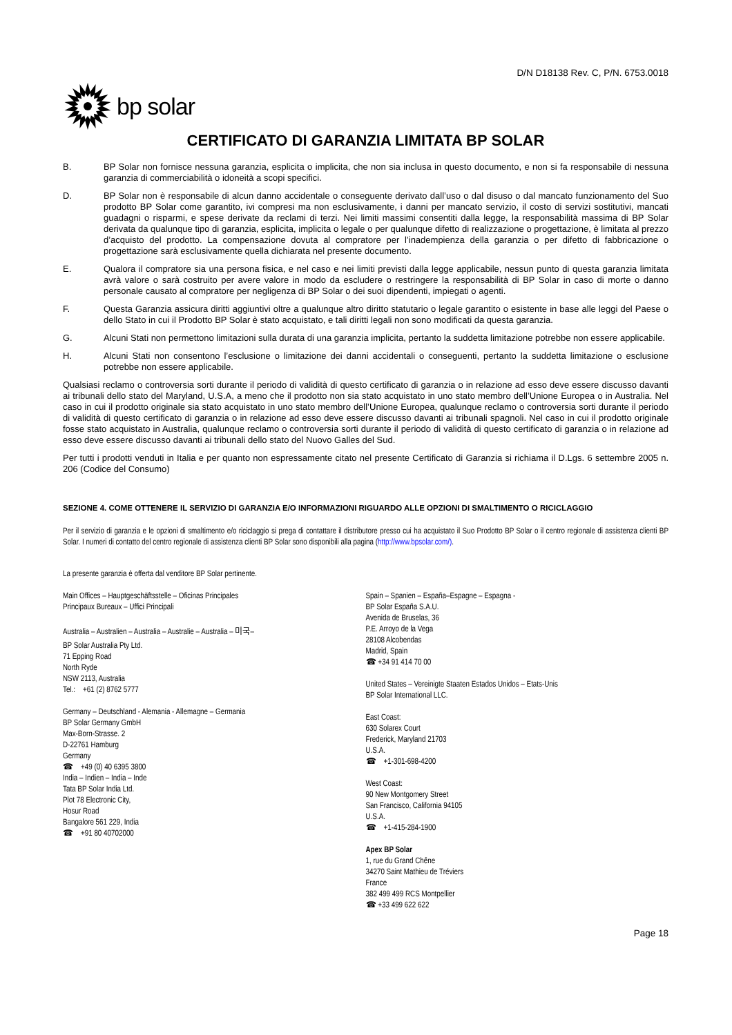D/N D18138 Rev. C, P/N. 6753.0018
bp solar
CERTIFICATO DI GARANZIA LIMITATA BP SOLAR
B. BP Solar non fornisce nessuna garanzia, esplicita o implicita, che non sia inclusa in questo documento, e non si fa responsabile di nessuna garanzia di commerciabilità o idoneità a scopi specifici.
D. BP Solar non è responsabile di alcun danno accidentale o conseguente derivato dall’uso o dal disuso o dal mancato funzionamento del Suo prodotto BP Solar come garantito, ivi compresi ma non esclusivamente, i danni per mancato servizio, il costo di servizi sostitutivi, mancati guadagni o risparmi, e spese derivate da reclami di terzi. Nei limiti massimi consentiti dalla legge, la responsabilità massima di BP Solar derivata da qualunque tipo di garanzia, esplicita, implicita o legale o per qualunque difetto di realizzazione o progettazione, è limitata al prezzo d’acquisto del prodotto. La compensazione dovuta al compratore per l’inadempienza della garanzia o per difetto di fabbricazione o progettazione sarà esclusivamente quella dichiarata nel presente documento.
E. Qualora il compratore sia una persona fisica, e nel caso e nei limiti previsti dalla legge applicabile, nessun punto di questa garanzia limitata avrà valore o sarà costruito per avere valore in modo da escludere o restringere la responsabilità di BP Solar in caso di morte o danno personale causato al compratore per negligenza di BP Solar o dei suoi dipendenti, impiegati o agenti.
F. Questa Garanzia assicura diritti aggiuntivi oltre a qualunque altro diritto statutario o legale garantito o esistente in base alle leggi del Paese o dello Stato in cui il Prodotto BP Solar è stato acquistato, e tali diritti legali non sono modificati da questa garanzia.
G. Alcuni Stati non permettono limitazioni sulla durata di una garanzia implicita, pertanto la suddetta limitazione potrebbe non essere applicabile.
H. Alcuni Stati non consentono l’esclusione o limitazione dei danni accidentali o conseguenti, pertanto la suddetta limitazione o esclusione potrebbe non essere applicabile.
Qualsiasi reclamo o controversia sorti durante il periodo di validità di questo certificato di garanzia o in relazione ad esso deve essere discusso davanti ai tribunali dello stato del Maryland, U.S.A, a meno che il prodotto non sia stato acquistato in uno stato membro dell’Unione Europea o in Australia. Nel caso in cui il prodotto originale sia stato acquistato in uno stato membro dell’Unione Europea, qualunque reclamo o controversia sorti durante il periodo di validità di questo certificato di garanzia o in relazione ad esso deve essere discusso davanti ai tribunali spagnoli. Nel caso in cui il prodotto originale fosse stato acquistato in Australia, qualunque reclamo o controversia sorti durante il periodo di validità di questo certificato di garanzia o in relazione ad esso deve essere discusso davanti ai tribunali dello stato del Nuovo Galles del Sud.
Per tutti i prodotti venduti in Italia e per quanto non espressamente citato nel presente Certificato di Garanzia si richiama il D.Lgs. 6 settembre 2005 n. 206 (Codice del Consumo)
SEZIONE 4. COME OTTENERE IL SERVIZIO DI GARANZIA E/O INFORMAZIONI RIGUARDO ALLE OPZIONI DI SMALTIMENTO O RICICLAGGIO
Per il servizio di garanzia e le opzioni di smaltimento e/o riciclaggio si prega di contattare il distributore presso cui ha acquistato il Suo Prodotto BP Solar o il centro regionale di assistenza clienti BP Solar. I numeri di contatto del centro regionale di assistenza clienti BP Solar sono disponibili alla pagina (http://www.bpsolar.com/).
La presente garanzia è offerta dal venditore BP Solar pertinente.
Main Offices – Hauptgeschäftsstelle – Oficinas Principales
Principaux Bureaux – Uffici Principali
Australia – Australien – Australia – Australie – Australia – 미국–
BP Solar Australia Pty Ltd.
71 Epping Road
North Ryde
NSW 2113, Australia
Tel.: +61 (2) 8762 5777
Germany – Deutschland - Alemania - Allemagne – Germania
BP Solar Germany GmbH
Max-Born-Strasse. 2
D-22761 Hamburg
Germany
☎ +49 (0) 40 6395 3800
India – Indien – India – Inde
Tata BP Solar India Ltd.
Plot 78 Electronic City,
Hosur Road
Bangalore 561 229, India
☎ +91 80 40702000
Spain – Spanien – España–Espagne – Espagna -
BP Solar España S.A.U.
Avenida de Bruselas, 36
P.E. Arroyo de la Vega
28108 Alcobendas
Madrid, Spain
☎ +34 91 414 70 00
United States – Vereinigte Staaten Estados Unidos – Etats-Unis
BP Solar International LLC.
East Coast:
630 Solarex Court
Frederick, Maryland 21703
U.S.A.
☎ +1-301-698-4200
West Coast:
90 New Montgomery Street
San Francisco, California 94105
U.S.A.
☎ +1-415-284-1900
Apex BP Solar
1, rue du Grand Chêne
34270 Saint Mathieu de Tréviers
France
382 499 499 RCS Montpellier
☎ +33 499 622 622
Page 18